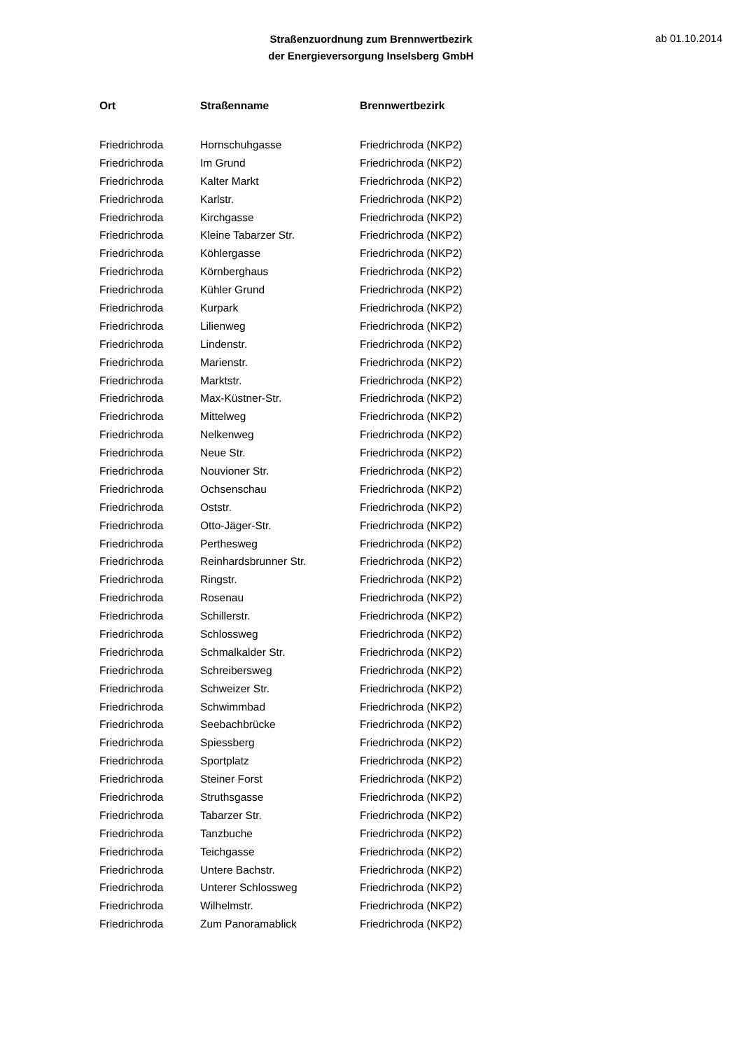Straßenzuordnung zum Brennwertbezirk
der Energieversorgung Inselsberg GmbH
ab 01.10.2014
| Ort | Straßenname | Brennwertbezirk |
| --- | --- | --- |
| Friedrichroda | Hornschuhgasse | Friedrichroda (NKP2) |
| Friedrichroda | Im Grund | Friedrichroda (NKP2) |
| Friedrichroda | Kalter Markt | Friedrichroda (NKP2) |
| Friedrichroda | Karlstr. | Friedrichroda (NKP2) |
| Friedrichroda | Kirchgasse | Friedrichroda (NKP2) |
| Friedrichroda | Kleine Tabarzer Str. | Friedrichroda (NKP2) |
| Friedrichroda | Köhlergasse | Friedrichroda (NKP2) |
| Friedrichroda | Körnberghaus | Friedrichroda (NKP2) |
| Friedrichroda | Kühler Grund | Friedrichroda (NKP2) |
| Friedrichroda | Kurpark | Friedrichroda (NKP2) |
| Friedrichroda | Lilienweg | Friedrichroda (NKP2) |
| Friedrichroda | Lindenstr. | Friedrichroda (NKP2) |
| Friedrichroda | Marienstr. | Friedrichroda (NKP2) |
| Friedrichroda | Marktstr. | Friedrichroda (NKP2) |
| Friedrichroda | Max-Küstner-Str. | Friedrichroda (NKP2) |
| Friedrichroda | Mittelweg | Friedrichroda (NKP2) |
| Friedrichroda | Nelkenweg | Friedrichroda (NKP2) |
| Friedrichroda | Neue Str. | Friedrichroda (NKP2) |
| Friedrichroda | Nouvioner Str. | Friedrichroda (NKP2) |
| Friedrichroda | Ochsenschau | Friedrichroda (NKP2) |
| Friedrichroda | Oststr. | Friedrichroda (NKP2) |
| Friedrichroda | Otto-Jäger-Str. | Friedrichroda (NKP2) |
| Friedrichroda | Perthesweg | Friedrichroda (NKP2) |
| Friedrichroda | Reinhardsbrunner Str. | Friedrichroda (NKP2) |
| Friedrichroda | Ringstr. | Friedrichroda (NKP2) |
| Friedrichroda | Rosenau | Friedrichroda (NKP2) |
| Friedrichroda | Schillerstr. | Friedrichroda (NKP2) |
| Friedrichroda | Schlossweg | Friedrichroda (NKP2) |
| Friedrichroda | Schmalkalder Str. | Friedrichroda (NKP2) |
| Friedrichroda | Schreibersweg | Friedrichroda (NKP2) |
| Friedrichroda | Schweizer Str. | Friedrichroda (NKP2) |
| Friedrichroda | Schwimmbad | Friedrichroda (NKP2) |
| Friedrichroda | Seebachbrücke | Friedrichroda (NKP2) |
| Friedrichroda | Spiessberg | Friedrichroda (NKP2) |
| Friedrichroda | Sportplatz | Friedrichroda (NKP2) |
| Friedrichroda | Steiner Forst | Friedrichroda (NKP2) |
| Friedrichroda | Struthsgasse | Friedrichroda (NKP2) |
| Friedrichroda | Tabarzer Str. | Friedrichroda (NKP2) |
| Friedrichroda | Tanzbuche | Friedrichroda (NKP2) |
| Friedrichroda | Teichgasse | Friedrichroda (NKP2) |
| Friedrichroda | Untere Bachstr. | Friedrichroda (NKP2) |
| Friedrichroda | Unterer Schlossweg | Friedrichroda (NKP2) |
| Friedrichroda | Wilhelmstr. | Friedrichroda (NKP2) |
| Friedrichroda | Zum Panoramablick | Friedrichroda (NKP2) |